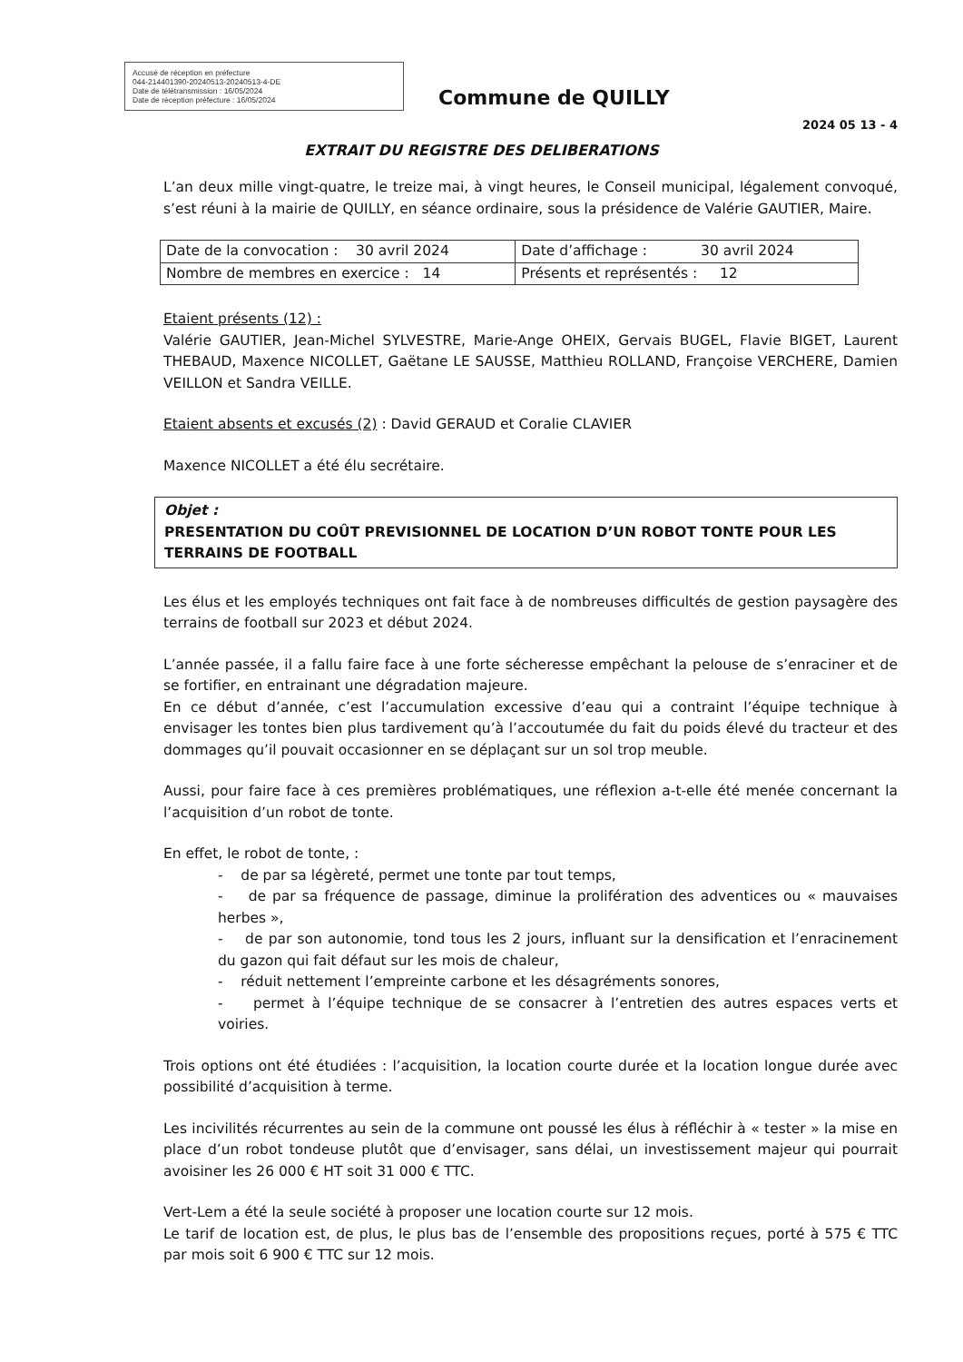Accusé de réception en préfecture
044-214401390-20240513-20240513-4-DE
Date de télétransmission : 16/05/2024
Date de réception préfecture : 16/05/2024
Commune de QUILLY
2024 05 13 - 4
EXTRAIT DU REGISTRE DES DELIBERATIONS
L’an deux mille vingt-quatre, le treize mai, à vingt heures, le Conseil municipal, légalement convoqué, s’est réuni à la mairie de QUILLY, en séance ordinaire, sous la présidence de Valérie GAUTIER, Maire.
| Date de la convocation : 30 avril 2024 | Date d’affichage : 30 avril 2024 |
| Nombre de membres en exercice : 14 | Présents et représentés : 12 |
Etaient présents (12) :
Valérie GAUTIER, Jean-Michel SYLVESTRE, Marie-Ange OHEIX, Gervais BUGEL, Flavie BIGET, Laurent THEBAUD, Maxence NICOLLET, Gaëtane LE SAUSSE, Matthieu ROLLAND, Françoise VERCHERE, Damien VEILLON et Sandra VEILLE.
Etaient absents et excusés (2) : David GERAUD et Coralie CLAVIER
Maxence NICOLLET a été élu secrétaire.
Objet :
PRESENTATION DU COÛT PREVISIONNEL DE LOCATION D’UN ROBOT TONTE POUR LES TERRAINS DE FOOTBALL
Les élus et les employés techniques ont fait face à de nombreuses difficultés de gestion paysagère des terrains de football sur 2023 et début 2024.
L’année passée, il a fallu faire face à une forte sécheresse empêchant la pelouse de s’enraciner et de se fortifier, en entrainant une dégradation majeure.
En ce début d’année, c’est l’accumulation excessive d’eau qui a contraint l’équipe technique à envisager les tontes bien plus tardivement qu’à l’accoutumée du fait du poids élevé du tracteur et des dommages qu’il pouvait occasionner en se déplaçant sur un sol trop meuble.
Aussi, pour faire face à ces premières problématiques, une réflexion a-t-elle été menée concernant la l’acquisition d’un robot de tonte.
En effet, le robot de tonte, :
- de par sa légèreté, permet une tonte par tout temps,
- de par sa fréquence de passage, diminue la prolifération des adventices ou « mauvaises herbes »,
- de par son autonomie, tond tous les 2 jours, influant sur la densification et l’enracinement du gazon qui fait défaut sur les mois de chaleur,
- réduit nettement l’empreinte carbone et les désagréments sonores,
- permet à l’équipe technique de se consacrer à l’entretien des autres espaces verts et voiries.
Trois options ont été étudiées : l’acquisition, la location courte durée et la location longue durée avec possibilité d’acquisition à terme.
Les incivilités récurrentes au sein de la commune ont poussé les élus à réfléchir à « tester » la mise en place d’un robot tondeuse plutôt que d’envisager, sans délai, un investissement majeur qui pourrait avoisiner les 26 000 € HT soit 31 000 € TTC.
Vert-Lem a été la seule société à proposer une location courte sur 12 mois.
Le tarif de location est, de plus, le plus bas de l’ensemble des propositions reçues, porté à 575 € TTC par mois soit 6 900 € TTC sur 12 mois.